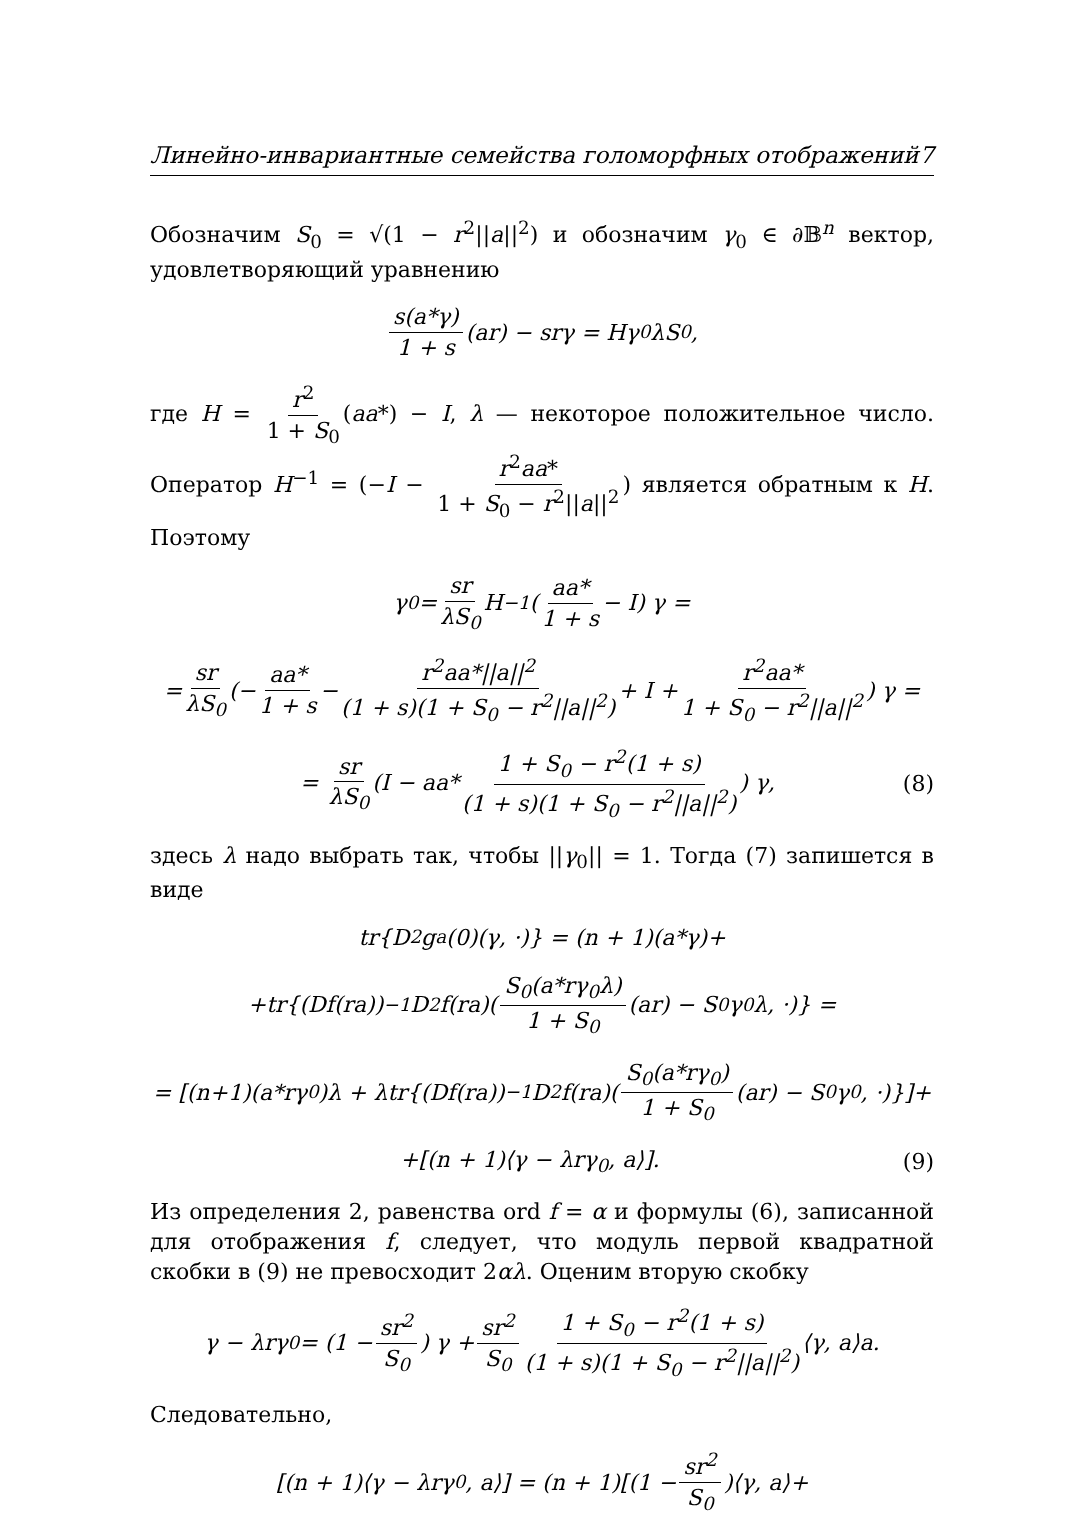Линейно-инвариантные семейства голоморфных отображений 7
Обозначим S<sub>0</sub> = √(1 − r<sup>2</sup>||a||<sup>2</sup>) и обозначим γ<sub>0</sub> ∈ ∂𝔹<sup>n</sup> вектор, удовлетворяющий уравнению
s(a*γ) 1 + s (ar) − srγ = Hγ<sub>0</sub>λS<sub>0</sub>,
где H = r<sup>2</sup> 1 + S<sub>0</sub> (aa*) − I, λ — некоторое положительное число. Оператор H<sup>−1</sup> = (−I − r<sup>2</sup>aa* 1 + S<sub>0</sub> − r<sup>2</sup>||a||<sup>2</sup>) является обратным к H. Поэтому
γ<sub>0</sub> = sr λS<sub>0</sub> H<sup>−1</sup> (aa* 1 + s − I) γ =
= sr λS<sub>0</sub> (− aa* 1 + s − r<sup>2</sup>aa*||a||<sup>2</sup> (1 + s)(1 + S<sub>0</sub> − r<sup>2</sup>||a||<sup>2</sup>) + I + r<sup>2</sup>aa* 1 + S<sub>0</sub> − r<sup>2</sup>||a||<sup>2</sup>) γ =
= sr λS<sub>0</sub> (I − aa* 1 + S<sub>0</sub> − r<sup>2</sup>(1 + s) (1 + s)(1 + S<sub>0</sub> − r<sup>2</sup>||a||<sup>2</sup>)) γ, (8)
здесь λ надо выбрать так, чтобы ||γ<sub>0</sub>|| = 1. Тогда (7) запишется в виде
tr{D<sup>2</sup>g<sub>a</sub>(0)(γ, ·)} = (n + 1)(a*γ)+
+tr{(Df(ra))<sup>−1</sup>D<sup>2</sup>f(ra)(S<sub>0</sub>(a*rγ<sub>0</sub>λ) 1 + S<sub>0</sub> (ar) − S<sub>0</sub>γ<sub>0</sub>λ, ·)} =
= [(n+1)(a*rγ<sub>0</sub>)λ + λtr{(Df(ra))<sup>−1</sup>D<sup>2</sup>f(ra)(S<sub>0</sub>(a*rγ<sub>0</sub>) 1 + S<sub>0</sub> (ar) − S<sub>0</sub>γ<sub>0</sub>, ·)}]+
+[(n + 1)⟨γ − λrγ<sub>0</sub>, a⟩]. (9)
Из определения 2, равенства ord f = α и формулы (6), записанной для отображения f, следует, что модуль первой квадратной скобки в (9) не превосходит 2αλ. Оценим вторую скобку
γ − λrγ<sub>0</sub> = (1 − sr<sup>2</sup> S<sub>0</sub>) γ + sr<sup>2</sup> S<sub>0</sub> 1 + S<sub>0</sub> − r<sup>2</sup>(1 + s) (1 + s)(1 + S<sub>0</sub> − r<sup>2</sup>||a||<sup>2</sup>) ⟨γ, a⟩a.
Следовательно,
[(n + 1)⟨γ − λrγ<sub>0</sub>, a⟩] = (n + 1)[(1 − sr<sup>2</sup> S<sub>0</sub>)⟨γ, a⟩+